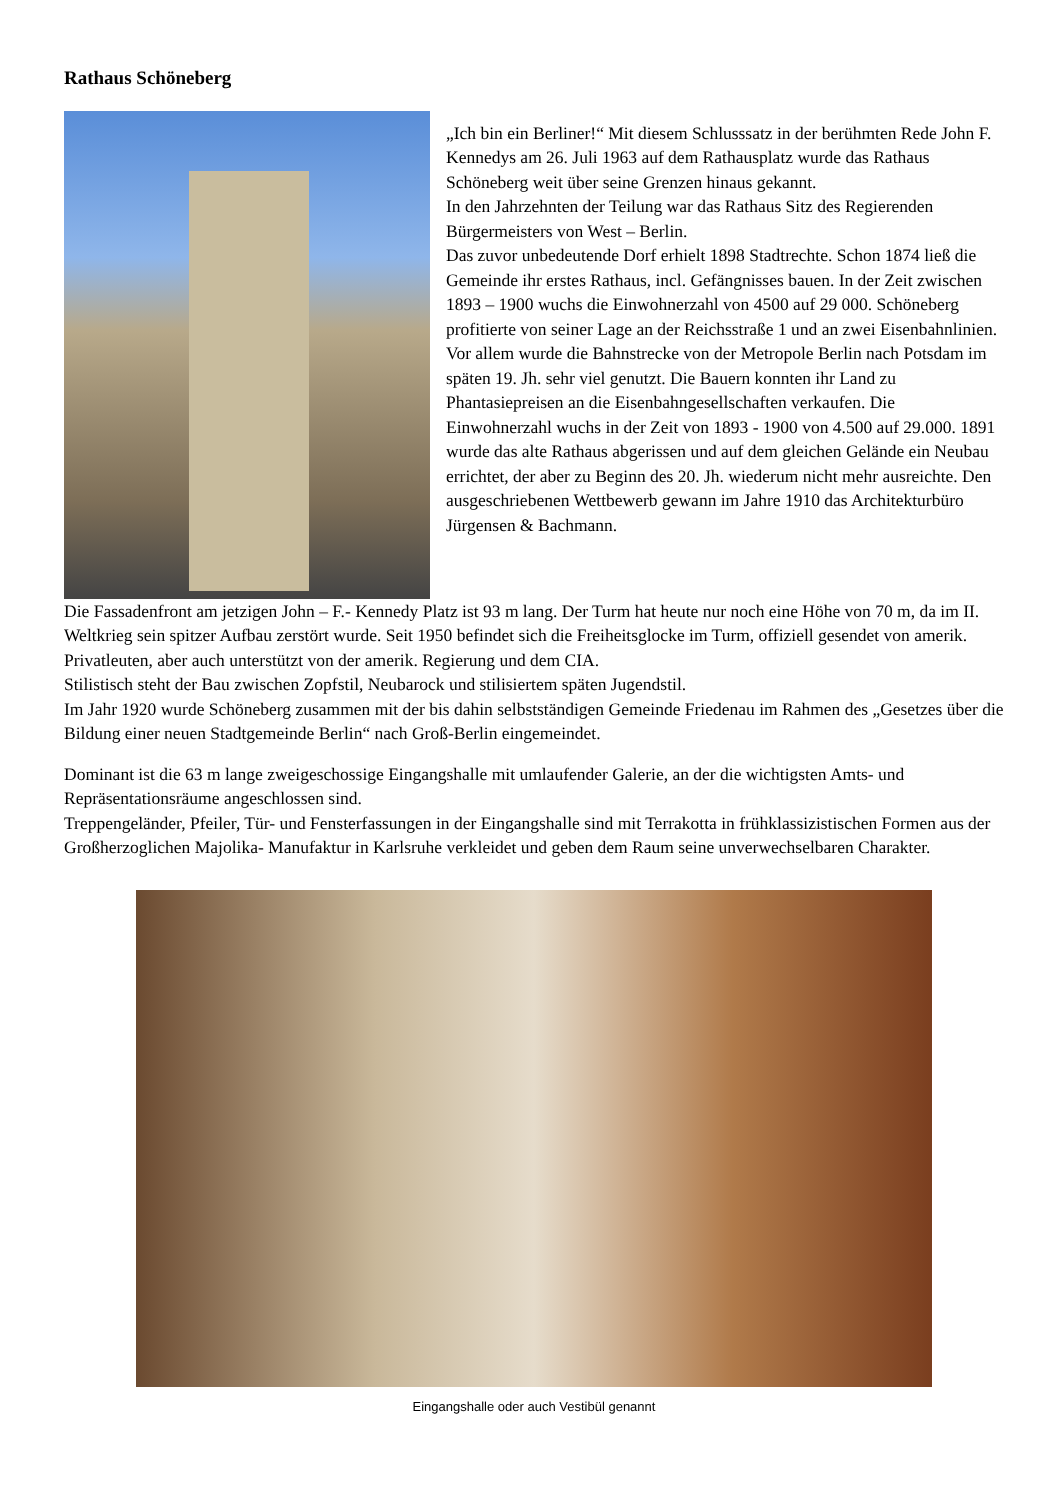Rathaus Schöneberg
„Ich bin ein Berliner!“ Mit diesem Schlusssatz in der berühmten Rede John F. Kennedys am 26. Juli 1963 auf dem Rathausplatz wurde das Rathaus Schöneberg weit über seine Grenzen hinaus gekannt.
In den Jahrzehnten der Teilung war das Rathaus Sitz des Regierenden Bürgermeisters von West – Berlin.
Das zuvor unbedeutende Dorf erhielt 1898 Stadtrechte. Schon 1874 ließ die Gemeinde ihr erstes Rathaus, incl. Gefängnisses bauen. In der Zeit zwischen 1893 – 1900 wuchs die Einwohnerzahl von 4500 auf 29 000. Schöneberg profitierte von seiner Lage an der Reichsstraße 1 und an zwei Eisenbahnlinien. Vor allem wurde die Bahnstrecke von der Metropole Berlin nach Potsdam im späten 19. Jh. sehr viel genutzt. Die Bauern konnten ihr Land zu Phantasiepreisen an die Eisenbahngesellschaften verkaufen. Die Einwohnerzahl wuchs in der Zeit von 1893 - 1900 von 4.500 auf 29.000. 1891 wurde das alte Rathaus abgerissen und auf dem gleichen Gelände ein Neubau errichtet, der aber zu Beginn des 20. Jh. wiederum nicht mehr ausreichte. Den ausgeschriebenen Wettbewerb gewann im Jahre 1910 das Architekturbüro Jürgensen & Bachmann.
Die Fassadenfront am jetzigen John – F.- Kennedy Platz ist 93 m lang. Der Turm hat heute nur noch eine Höhe von 70 m, da im II. Weltkrieg sein spitzer Aufbau zerstört wurde. Seit 1950 befindet sich die Freiheitsglocke im Turm, offiziell gesendet von amerik. Privatleuten, aber auch unterstützt von der amerik. Regierung und dem CIA.
Stilistisch steht der Bau zwischen Zopfstil, Neubarock und stilisiertem späten Jugendstil.
Im Jahr 1920 wurde Schöneberg zusammen mit der bis dahin selbstständigen Gemeinde Friedenau im Rahmen des „Gesetzes über die Bildung einer neuen Stadtgemeinde Berlin“ nach Groß-Berlin eingemeindet.
Dominant ist die 63 m lange zweigeschossige Eingangshalle mit umlaufender Galerie, an der die wichtigsten Amts- und Repräsentationsräume angeschlossen sind.
Treppengeländer, Pfeiler, Tür- und Fensterfassungen in der Eingangshalle sind mit Terrakotta in frühklassizistischen Formen aus der Großherzoglichen Majolika- Manufaktur in Karlsruhe verkleidet und geben dem Raum seine unverwechselbaren Charakter.
Eingangshalle oder auch Vestibül genannt